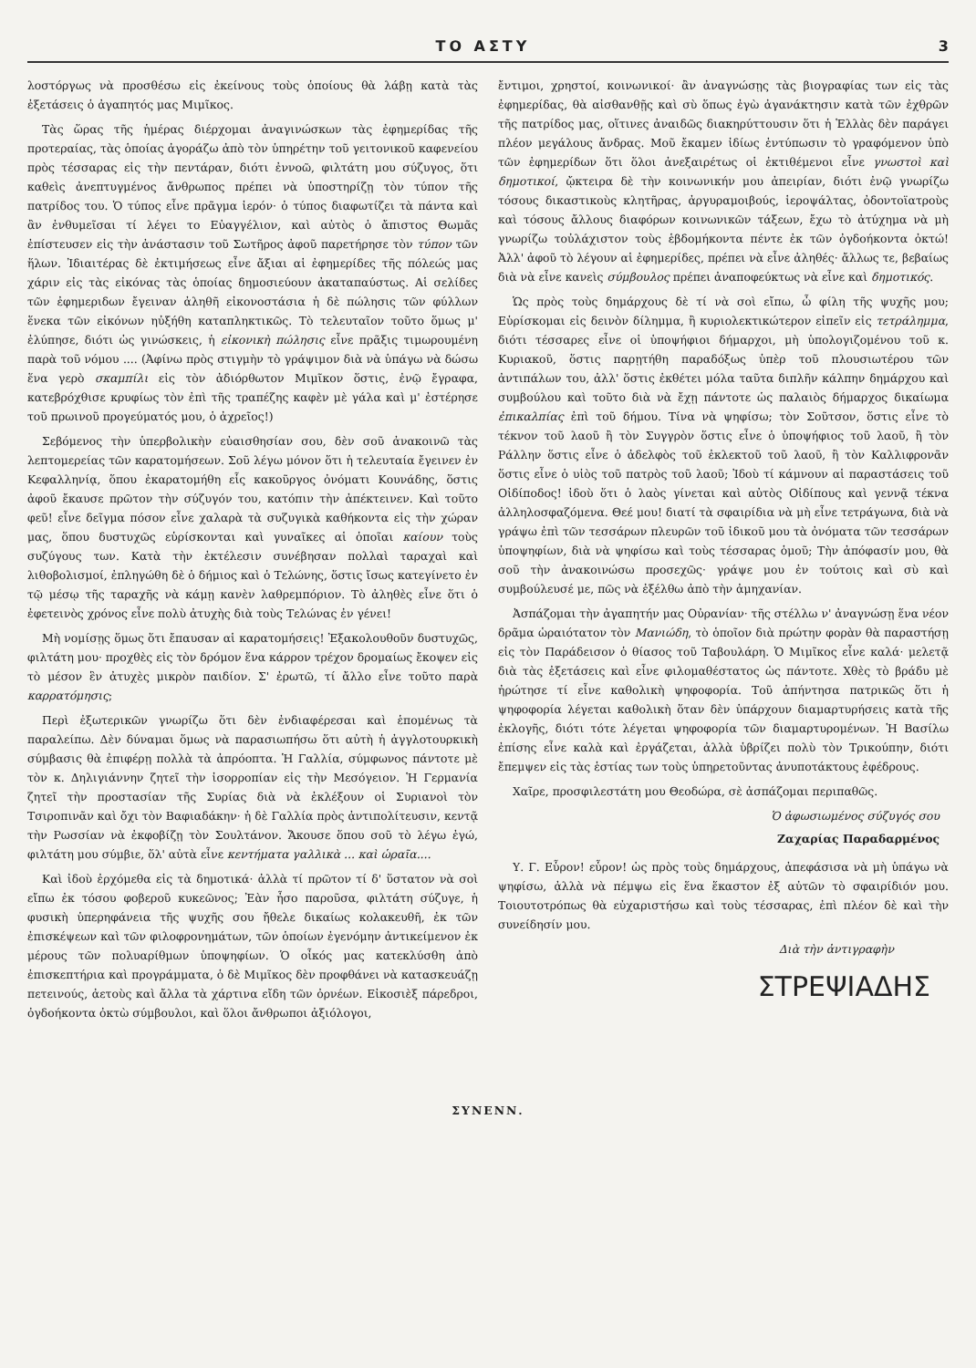ΤΟ ΑΣΤΥ 3
λοστόργως νὰ προσθέσω εἰς ἐκείνους τοὺς ὁποίους θὰ λάβῃ κατὰ τὰς ἐξετάσεις ὁ ἀγαπητός μας Μιμῖκος.
Τὰς ὥρας τῆς ἡμέρας διέρχομαι ἀναγινώσκων τὰς ἐφημερίδας τῆς προτεραίας, τὰς ὁποίας ἀγοράζω ἀπὸ τὸν ὑπηρέτην τοῦ γειτονικοῦ καφενείου πρὸς τέσσαρας εἰς τὴν πεντάραν, διότι ἐννοῶ, φιλτάτη μου σύζυγος, ὅτι καθεὶς ἀνεπτυγμένος ἄνθρωπος πρέπει νὰ ὑποστηρίζῃ τὸν τύπον τῆς πατρίδος του. Ὁ τύπος εἶνε πρᾶγμα ἱερόν· ὁ τύπος διαφωτίζει τὰ πάντα καὶ ἂν ἐνθυμεῖσαι τί λέγει το Εὐαγγέλιον, καὶ αὐτὸς ὁ ἄπιστος Θωμᾶς ἐπίστευσεν εἰς τὴν ἀνάστασιν τοῦ Σωτῆρος ἀφοῦ παρετήρησε τὸν τύπον τῶν ἥλων. Ἰδιαιτέρας δὲ ἐκτιμήσεως εἶνε ἄξιαι αἱ ἐφημερίδες τῆς πόλεώς μας χάριν εἰς τὰς εἰκόνας τὰς ὁποίας δημοσιεύουν ἀκαταπαύστως. Αἱ σελίδες τῶν ἐφημεριδων ἔγειναν ἀληθῆ εἰκονοστάσια ἡ δὲ πώλησις τῶν φύλλων ἕνεκα τῶν εἰκόνων ηὐξήθη καταπληκτικῶς. Τὸ τελευταῖον τοῦτο ὅμως μ' ἐλύπησε, διότι ὡς γινώσκεις, ἡ εἰκονικὴ πώλησις εἶνε πρᾶξις τιμωρουμένη παρὰ τοῦ νόμου .... (Ἀφίνω πρὸς στιγμὴν τὸ γράψιμον διὰ νὰ ὑπάγω νὰ δώσω ἕνα γερὸ σκαμπίλι εἰς τὸν ἀδιόρθωτον Μιμῖκον ὅστις, ἐνῷ ἔγραφα, κατεβρόχθισε κρυφίως τὸν ἐπὶ τῆς τραπέζης καφὲν μὲ γάλα καὶ μ' ἐστέρησε τοῦ πρωινοῦ προγεύματός μου, ὁ ἀχρεῖος!)
Σεβόμενος τὴν ὑπερβολικὴν εὐαισθησίαν σου, δὲν σοῦ ἀνακοινῶ τὰς λεπτομερείας τῶν καρατομήσεων. Σοῦ λέγω μόνον ὅτι ἡ τελευταία ἔγεινεν ἐν Κεφαλληνίᾳ, ὅπου ἐκαρατομήθη εἷς κακοῦργος ὀνόματι Κουνάδης, ὅστις ἀφοῦ ἔκαυσε πρῶτον τὴν σύζυγόν του, κατόπιν τὴν ἀπέκτεινεν. Καὶ τοῦτο φεῦ! εἶνε δεῖγμα πόσον εἶνε χαλαρὰ τὰ συζυγικὰ καθήκοντα εἰς τὴν χώραν μας, ὅπου δυστυχῶς εὑρίσκονται καὶ γυναῖκες αἱ ὁποῖαι καίουν τοὺς συζύγους των. Κατὰ τὴν ἐκτέλεσιν συνέβησαν πολλαὶ ταραχαὶ καὶ λιθοβολισμοί, ἐπληγώθη δὲ ὁ δήμιος καὶ ὁ Τελώνης, ὅστις ἴσως κατεγίνετο ἐν τῷ μέσῳ τῆς ταραχῆς νὰ κάμῃ κανὲν λαθρεμπόριον. Τὸ ἀληθὲς εἶνε ὅτι ὁ ἐφετεινὸς χρόνος εἶνε πολὺ ἀτυχὴς διὰ τοὺς Τελώνας ἐν γένει!
Μὴ νομίσῃς ὅμως ὅτι ἔπαυσαν αἱ καρατομήσεις! Ἐξακολουθοῦν δυστυχῶς, φιλτάτη μου· προχθὲς εἰς τὸν δρόμον ἕνα κάρρον τρέχον δρομαίως ἔκοψεν εἰς τὸ μέσον ἓν ἀτυχὲς μικρὸν παιδίον. Σ' ἐρωτῶ, τί ἄλλο εἶνε τοῦτο παρὰ καρρατόμησις;
Περὶ ἐξωτερικῶν γνωρίζω ὅτι δὲν ἐνδιαφέρεσαι καὶ ἑπομένως τὰ παραλείπω. Δὲν δύναμαι ὅμως νὰ παρασιωπήσω ὅτι αὐτὴ ἡ ἀγγλοτουρκικὴ σύμβασις θὰ ἐπιφέρῃ πολλὰ τὰ ἀπρόοπτα. Ἡ Γαλλία, σύμφωνος πάντοτε μὲ τὸν κ. Δηλιγιάννην ζητεῖ τὴν ἰσορροπίαν εἰς τὴν Μεσόγειον. Ἡ Γερμανία ζητεῖ τὴν προστασίαν τῆς Συρίας διὰ νὰ ἐκλέξουν οἱ Συριανοὶ τὸν Τσιροπινᾶν καὶ ὄχι τὸν Βαφιαδάκην· ἡ δὲ Γαλλία πρὸς ἀντιπολίτευσιν, κεντᾷ τὴν Ρωσσίαν νὰ ἐκφοβίζῃ τὸν Σουλτάνον. Ἄκουσε ὅπου σοῦ τὸ λέγω ἐγώ, φιλτάτη μου σύμβιε, ὅλ' αὐτὰ εἶνε κεντήματα γαλλικὰ ... καὶ ὡραῖα....
Καὶ ἰδοὺ ἐρχόμεθα εἰς τὰ δημοτικά· ἀλλὰ τί πρῶτον τί δ' ὕστατον νὰ σοὶ εἴπω ἐκ τόσου φοβεροῦ κυκεῶνος; Ἐὰν ἦσο παροῦσα, φιλτάτη σύζυγε, ἡ φυσικὴ ὑπερηφάνεια τῆς ψυχῆς σου ἤθελε δικαίως κολακευθῆ, ἐκ τῶν ἐπισκέψεων καὶ τῶν φιλοφρονημάτων, τῶν ὁποίων ἐγενόμην ἀντικείμενον ἐκ μέρους τῶν πολυαρίθμων ὑποψηφίων. Ὁ οἶκός μας κατεκλύσθη ἀπὸ ἐπισκεπτήρια καὶ προγράμματα, ὁ δὲ Μιμῖκος δὲν προφθάνει νὰ κατασκευάζῃ πετεινούς, ἀετοὺς καὶ ἄλλα τὰ χάρτινα εἴδη τῶν ὀρνέων. Εἰκοσιὲξ πάρεδροι, ὀγδοήκοντα ὀκτὼ σύμβουλοι, καὶ ὅλοι ἄνθρωποι ἀξιόλογοι,
ἔντιμοι, χρηστοί, κοινωνικοί· ἂν ἀναγνώσῃς τὰς βιογραφίας των εἰς τὰς ἐφημερίδας, θὰ αἰσθανθῇς καὶ σὺ ὅπως ἐγὼ ἀγανάκτησιν κατὰ τῶν ἐχθρῶν τῆς πατρίδος μας, οἵτινες ἀναιδῶς διακηρύττουσιν ὅτι ἡ Ἑλλὰς δὲν παράγει πλέον μεγάλους ἄνδρας. Μοῦ ἔκαμεν ἰδίως ἐντύπωσιν τὸ γραφόμενον ὑπὸ τῶν ἐφημερίδων ὅτι ὅλοι ἀνεξαιρέτως οἱ ἐκτιθέμενοι εἶνε γνωστοὶ καὶ δημοτικοί, ᾤκτειρα δὲ τὴν κοινωνικήν μου ἀπειρίαν, διότι ἐνῷ γνωρίζω τόσους δικαστικοὺς κλητῆρας, ἀργυραμοιβούς, ἱεροψάλτας, ὀδοντοϊατροὺς καὶ τόσους ἄλλους διαφόρων κοινωνικῶν τάξεων, ἔχω τὸ ἀτύχημα νὰ μὴ γνωρίζω τοὐλάχιστον τοὺς ἑβδομήκοντα πέντε ἐκ τῶν ὀγδοήκοντα ὀκτώ! Ἀλλ' ἀφοῦ τὸ λέγουν αἱ ἐφημερίδες, πρέπει νὰ εἶνε ἀληθές· ἄλλως τε, βεβαίως διὰ νὰ εἶνε κανεὶς σύμβουλος πρέπει ἀναποφεύκτως νὰ εἶνε καὶ δημοτικός.
Ὡς πρὸς τοὺς δημάρχους δὲ τί νὰ σοὶ εἴπω, ὦ φίλη τῆς ψυχῆς μου; Εὑρίσκομαι εἰς δεινὸν δίλημμα, ἢ κυριολεκτικώτερον εἰπεῖν εἰς τετράλημμα, διότι τέσσαρες εἶνε οἱ ὑποψήφιοι δήμαρχοι, μὴ ὑπολογιζομένου τοῦ κ. Κυριακοῦ, ὅστις παρῃτήθη παραδόξως ὑπὲρ τοῦ πλουσιωτέρου τῶν ἀντιπάλων του, ἀλλ' ὅστις ἐκθέτει μόλα ταῦτα διπλῆν κάλπην δημάρχου καὶ συμβούλου καὶ τοῦτο διὰ νὰ ἔχῃ πάντοτε ὡς παλαιὸς δήμαρχος δικαίωμα ἐπικαλπίας ἐπὶ τοῦ δήμου. Τίνα νὰ ψηφίσω; τὸν Σοῦτσον, ὅστις εἶνε τὸ τέκνον τοῦ λαοῦ ἢ τὸν Συγγρὸν ὅστις εἶνε ὁ ὑποψήφιος τοῦ λαοῦ, ἢ τὸν Ράλλην ὅστις εἶνε ὁ ἀδελφὸς τοῦ ἐκλεκτοῦ τοῦ λαοῦ, ἢ τὸν Καλλιφρονᾶν ὅστις εἶνε ὁ υἱὸς τοῦ πατρὸς τοῦ λαοῦ; Ἰδοὺ τί κάμνουν αἱ παραστάσεις τοῦ Οἰδίποδος! ἰδοὺ ὅτι ὁ λαὸς γίνεται καὶ αὐτὸς Οἰδίπους καὶ γεννᾷ τέκνα ἀλληλοσφαζόμενα. Θεέ μου! διατί τὰ σφαιρίδια νὰ μὴ εἶνε τετράγωνα, διὰ νὰ γράψω ἐπὶ τῶν τεσσάρων πλευρῶν τοῦ ἰδικοῦ μου τὰ ὀνόματα τῶν τεσσάρων ὑποψηφίων, διὰ νὰ ψηφίσω καὶ τοὺς τέσσαρας ὁμοῦ; Τὴν ἀπόφασίν μου, θὰ σοῦ τὴν ἀνακοινώσω προσεχῶς· γράψε μου ἐν τούτοις καὶ σὺ καὶ συμβούλευσέ με, πῶς νὰ ἐξέλθω ἀπὸ τὴν ἀμηχανίαν.
Ἀσπάζομαι τὴν ἀγαπητήν μας Οὐρανίαν· τῆς στέλλω ν' ἀναγνώσῃ ἕνα νέον δρᾶμα ὡραιότατον τὸν Μανιώδη, τὸ ὁποῖον διὰ πρώτην φορὰν θὰ παραστήσῃ εἰς τὸν Παράδεισον ὁ θίασος τοῦ Ταβουλάρη. Ὁ Μιμῖκος εἶνε καλά· μελετᾷ διὰ τὰς ἐξετάσεις καὶ εἶνε φιλομαθέστατος ὡς πάντοτε. Χθὲς τὸ βράδυ μὲ ἠρώτησε τί εἶνε καθολικὴ ψηφοφορία. Τοῦ ἀπήντησα πατρικῶς ὅτι ἡ ψηφοφορία λέγεται καθολικὴ ὅταν δὲν ὑπάρχουν διαμαρτυρήσεις κατὰ τῆς ἐκλογῆς, διότι τότε λέγεται ψηφοφορία τῶν διαμαρτυρομένων. Ἡ Βασίλω ἐπίσης εἶνε καλὰ καὶ ἐργάζεται, ἀλλὰ ὑβρίζει πολὺ τὸν Τρικούπην, διότι ἔπεμψεν εἰς τὰς ἑστίας των τοὺς ὑπηρετοῦντας ἀνυποτάκτους ἐφέδρους.
Χαῖρε, προσφιλεστάτη μου Θεοδώρα, σὲ ἀσπάζομαι περιπαθῶς.
Ὁ ἀφωσιωμένος σύζυγός σου
Ζαχαρίας Παραδαρμένος
Υ. Γ. Εὗρον! εὗρον! ὡς πρὸς τοὺς δημάρχους, ἀπεφάσισα νὰ μὴ ὑπάγω νὰ ψηφίσω, ἀλλὰ νὰ πέμψω εἰς ἕνα ἕκαστον ἐξ αὐτῶν τὸ σφαιρίδιόν μου. Τοιουτοτρόπως θὰ εὐχαριστήσω καὶ τοὺς τέσσαρας, ἐπὶ πλέον δὲ καὶ τὴν συνείδησίν μου.
Διὰ τὴν ἀντιγραφὴν
ΣΤΡΕΨΙΑΔΗΣ
ΣΥΝΕΝΝ.